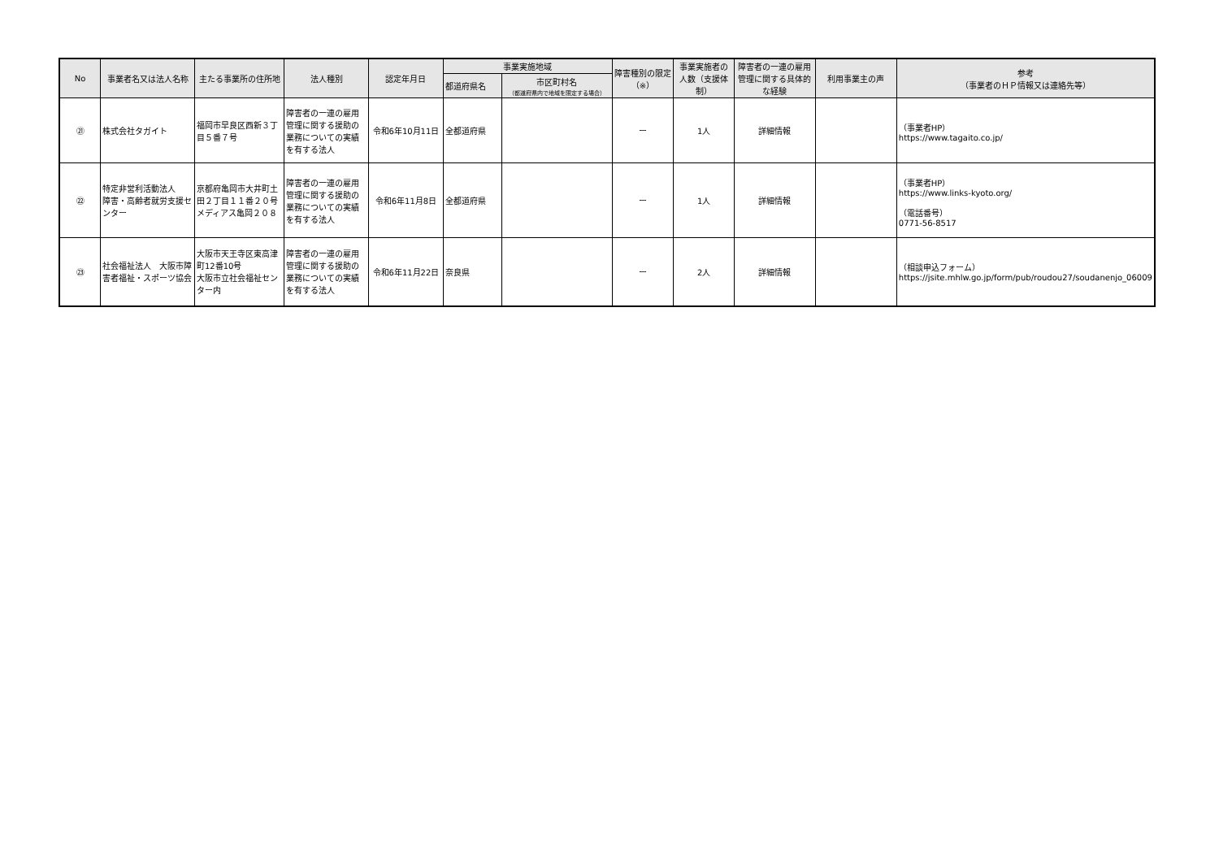| No | 事業者名又は法人名称 | 主たる事業所の住所地 | 法人種別 | 認定年月日 | 事業実施地域 | | 障害種別の限定（※） | 事業実施者の人数（支援体制） | 障害者の一連の雇用管理に関する具体的な経験 | 利用事業主の声 | 参考 （事業者のＨＰ情報又は連絡先等） |
| --- | --- | --- | --- | --- | --- | --- | --- | --- | --- | --- | --- |
| | | | | | 都道府県名 | 市区町村名 （都道府県内で地域を限定する場合） | | | | | |
| ㉑ | 株式会社タガイト | 福岡市早良区西新３丁目５番７号 | 障害者の一連の雇用管理に関する援助の業務についての実績を有する法人 | 令和6年10月11日 | 全都道府県 | | ー | 1人 | 詳細情報 | | （事業者HP） https://www.tagaito.co.jp/ |
| ㉒ | 特定非営利活動法人 障害・高齢者就労支援センター | 京都府亀岡市大井町土田２丁目１１番２０号 メディアス亀岡２０８ | 障害者の一連の雇用管理に関する援助の業務についての実績を有する法人 | 令和6年11月8日 | 全都道府県 | | ー | 1人 | 詳細情報 | | （事業者HP） https://www.links-kyoto.org/ （電話番号） 0771-56-8517 |
| ㉓ | 社会福祉法人 大阪市障害者福祉・スポーツ協会 | 大阪市天王寺区東高津町12番10号 大阪市立社会福祉センター内 | 障害者の一連の雇用管理に関する援助の業務についての実績を有する法人 | 令和6年11月22日 | 奈良県 | | ー | 2人 | 詳細情報 | | （相談申込フォーム） https://jsite.mhlw.go.jp/form/pub/roudou27/soudanenjo_06009 |